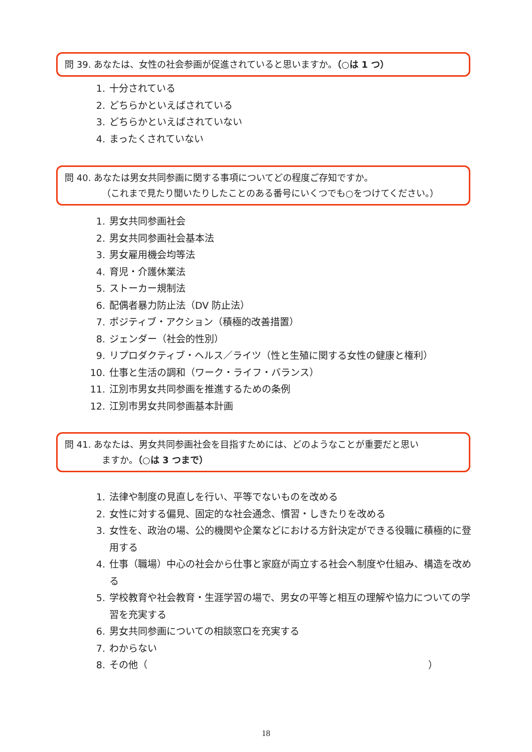問 39. あなたは、女性の社会参画が促進されていると思いますか。（○は 1 つ）
1. 十分されている
2. どちらかといえばされている
3. どちらかといえばされていない
4. まったくされていない
問 40. あなたは男女共同参画に関する事項についてどの程度ご存知ですか。
（これまで見たり聞いたりしたことのある番号にいくつでも○をつけてください。）
1. 男女共同参画社会
2. 男女共同参画社会基本法
3. 男女雇用機会均等法
4. 育児・介護休業法
5. ストーカー規制法
6. 配偶者暴力防止法（DV 防止法）
7. ポジティブ・アクション（積極的改善措置）
8. ジェンダー（社会的性別）
9. リプロダクティブ・ヘルス／ライツ（性と生殖に関する女性の健康と権利）
10. 仕事と生活の調和（ワーク・ライフ・バランス）
11. 江別市男女共同参画を推進するための条例
12. 江別市男女共同参画基本計画
問 41. あなたは、男女共同参画社会を目指すためには、どのようなことが重要だと思い
ますか。（○は 3 つまで）
1. 法律や制度の見直しを行い、平等でないものを改める
2. 女性に対する偏見、固定的な社会通念、慣習・しきたりを改める
3. 女性を、政治の場、公的機関や企業などにおける方針決定ができる役職に積極的に登用する
4. 仕事（職場）中心の社会から仕事と家庭が両立する社会へ制度や仕組み、構造を改める
5. 学校教育や社会教育・生涯学習の場で、男女の平等と相互の理解や協力についての学習を充実する
6. 男女共同参画についての相談窓口を充実する
7. わからない
8. その他（ ）
18